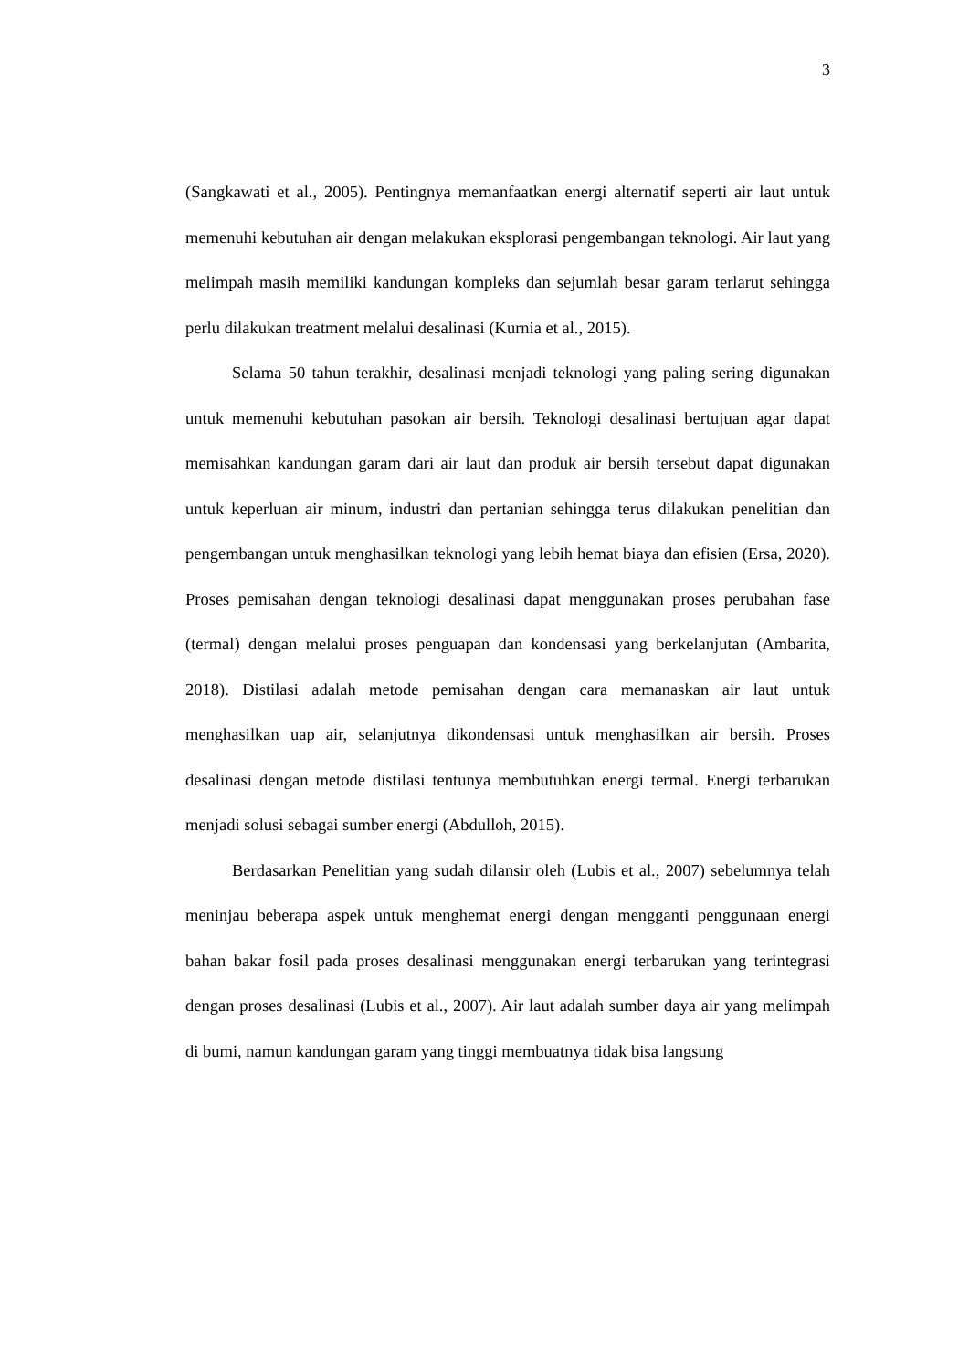3
(Sangkawati et al., 2005). Pentingnya memanfaatkan energi alternatif seperti air laut untuk memenuhi kebutuhan air dengan melakukan eksplorasi pengembangan teknologi. Air laut yang melimpah masih memiliki kandungan kompleks dan sejumlah besar garam terlarut sehingga perlu dilakukan treatment melalui desalinasi (Kurnia et al., 2015).
Selama 50 tahun terakhir, desalinasi menjadi teknologi yang paling sering digunakan untuk memenuhi kebutuhan pasokan air bersih. Teknologi desalinasi bertujuan agar dapat memisahkan kandungan garam dari air laut dan produk air bersih tersebut dapat digunakan untuk keperluan air minum, industri dan pertanian sehingga terus dilakukan penelitian dan pengembangan untuk menghasilkan teknologi yang lebih hemat biaya dan efisien (Ersa, 2020). Proses pemisahan dengan teknologi desalinasi dapat menggunakan proses perubahan fase (termal) dengan melalui proses penguapan dan kondensasi yang berkelanjutan (Ambarita, 2018). Distilasi adalah metode pemisahan dengan cara memanaskan air laut untuk menghasilkan uap air, selanjutnya dikondensasi untuk menghasilkan air bersih. Proses desalinasi dengan metode distilasi tentunya membutuhkan energi termal. Energi terbarukan menjadi solusi sebagai sumber energi (Abdulloh, 2015).
Berdasarkan Penelitian yang sudah dilansir oleh (Lubis et al., 2007) sebelumnya telah meninjau beberapa aspek untuk menghemat energi dengan mengganti penggunaan energi bahan bakar fosil pada proses desalinasi menggunakan energi terbarukan yang terintegrasi dengan proses desalinasi (Lubis et al., 2007). Air laut adalah sumber daya air yang melimpah di bumi, namun kandungan garam yang tinggi membuatnya tidak bisa langsung